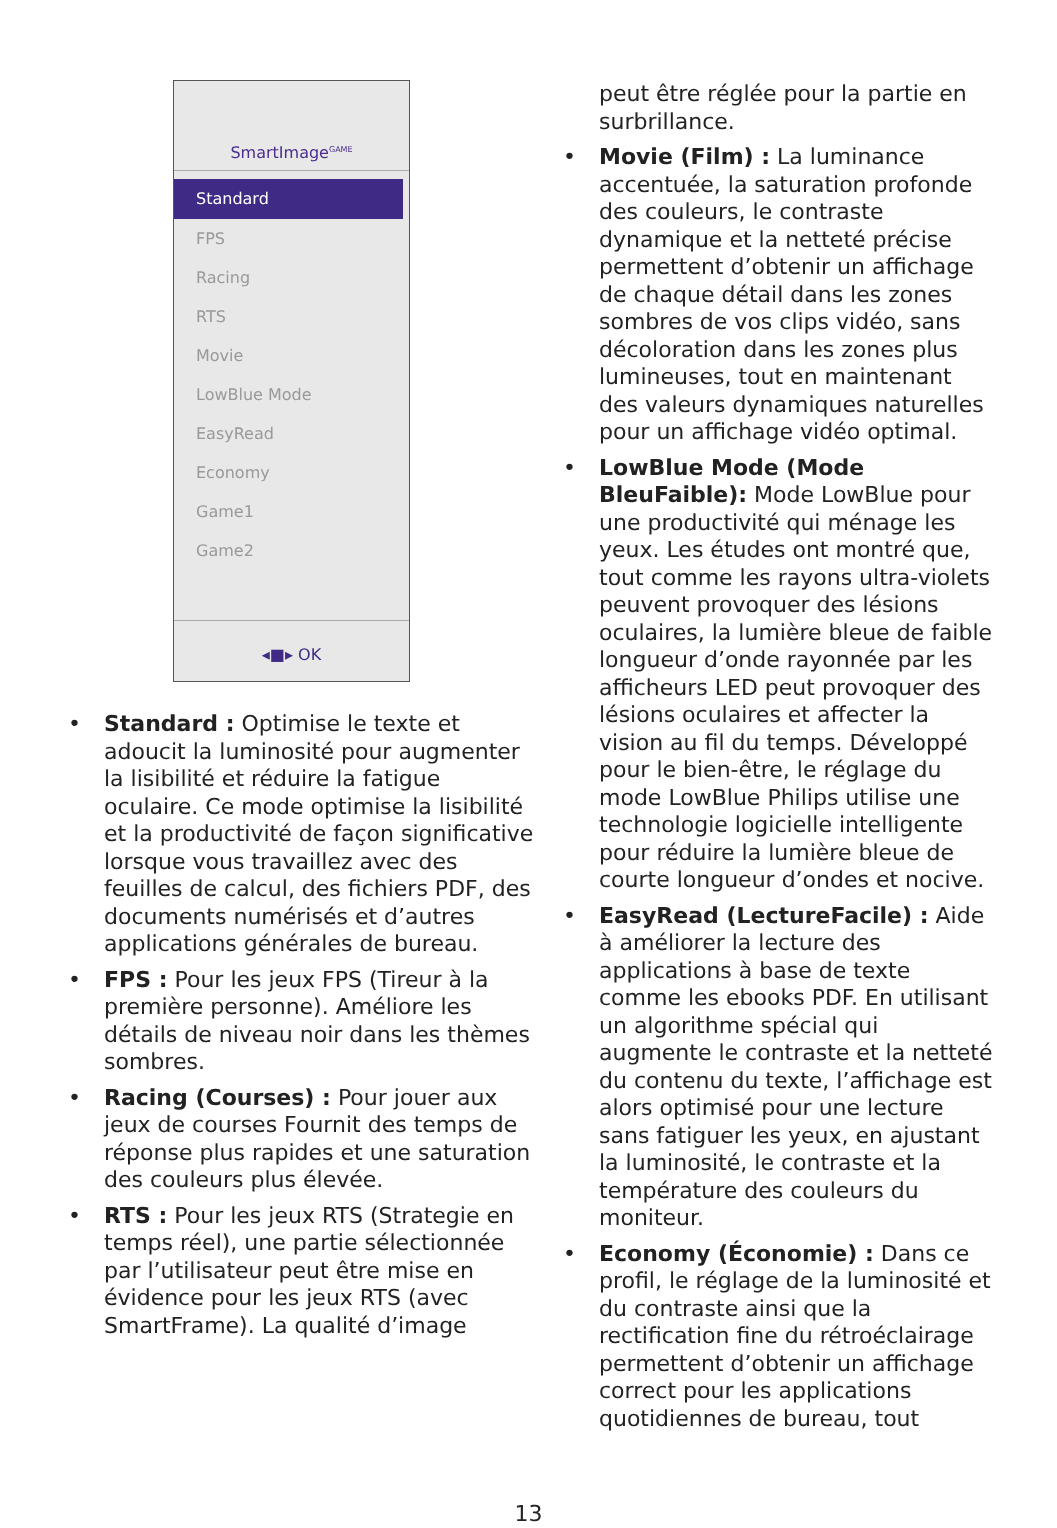SmartImage<sup>GAME</sup>
Standard
FPS
Racing
RTS
Movie
LowBlue Mode
EasyRead
Economy
Game1
Game2
◂■▸ OK
Standard : Optimise le texte et adoucit la luminosité pour augmenter la lisibilité et réduire la fatigue oculaire. Ce mode optimise la lisibilité et la productivité de façon significative lorsque vous travaillez avec des feuilles de calcul, des fichiers PDF, des documents numérisés et d’autres applications générales de bureau.
FPS : Pour les jeux FPS (Tireur à la première personne). Améliore les détails de niveau noir dans les thèmes sombres.
Racing (Courses) : Pour jouer aux jeux de courses Fournit des temps de réponse plus rapides et une saturation des couleurs plus élevée.
RTS : Pour les jeux RTS (Strategie en temps réel), une partie sélectionnée par l’utilisateur peut être mise en évidence pour les jeux RTS (avec SmartFrame). La qualité d’image
peut être réglée pour la partie en surbrillance.
Movie (Film) : La luminance accentuée, la saturation profonde des couleurs, le contraste dynamique et la netteté précise permettent d’obtenir un affichage de chaque détail dans les zones sombres de vos clips vidéo, sans décoloration dans les zones plus lumineuses, tout en maintenant des valeurs dynamiques naturelles pour un affichage vidéo optimal.
LowBlue Mode (Mode BleuFaible): Mode LowBlue pour une productivité qui ménage les yeux. Les études ont montré que, tout comme les rayons ultra-violets peuvent provoquer des lésions oculaires, la lumière bleue de faible longueur d’onde rayonnée par les afficheurs LED peut provoquer des lésions oculaires et affecter la vision au fil du temps. Développé pour le bien-être, le réglage du mode LowBlue Philips utilise une technologie logicielle intelligente pour réduire la lumière bleue de courte longueur d’ondes et nocive.
EasyRead (LectureFacile) : Aide à améliorer la lecture des applications à base de texte comme les ebooks PDF. En utilisant un algorithme spécial qui augmente le contraste et la netteté du contenu du texte, l’affichage est alors optimisé pour une lecture sans fatiguer les yeux, en ajustant la luminosité, le contraste et la température des couleurs du moniteur.
Economy (Économie) : Dans ce profil, le réglage de la luminosité et du contraste ainsi que la rectification fine du rétroéclairage permettent d’obtenir un affichage correct pour les applications quotidiennes de bureau, tout
13